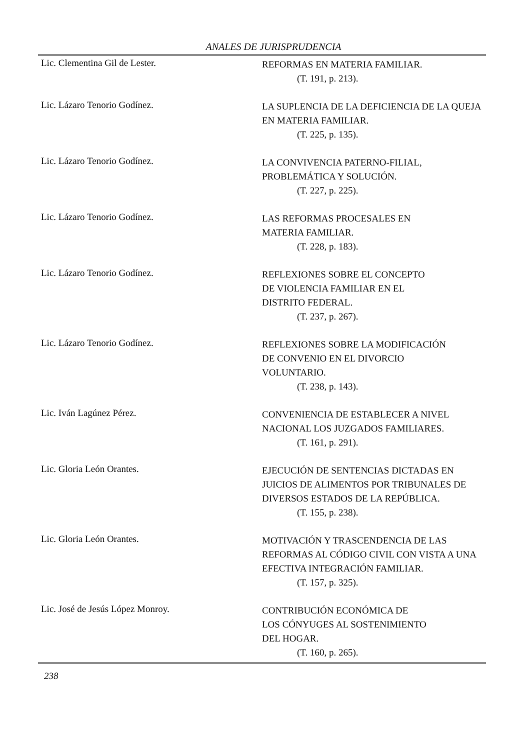ANALES DE JURISPRUDENCIA
Lic. Clementina Gil de Lester.
REFORMAS EN MATERIA FAMILIAR.
(T. 191, p. 213).
Lic. Lázaro Tenorio Godínez.
LA SUPLENCIA DE LA DEFICIENCIA DE LA QUEJA EN MATERIA FAMILIAR.
(T. 225, p. 135).
Lic. Lázaro Tenorio Godínez.
LA CONVIVENCIA PATERNO-FILIAL, PROBLEMÁTICA Y SOLUCIÓN.
(T. 227, p. 225).
Lic. Lázaro Tenorio Godínez.
LAS REFORMAS PROCESALES EN
MATERIA FAMILIAR.
(T. 228, p. 183).
Lic. Lázaro Tenorio Godínez.
REFLEXIONES SOBRE EL CONCEPTO
DE VIOLENCIA FAMILIAR EN EL
DISTRITO FEDERAL.
(T. 237, p. 267).
Lic. Lázaro Tenorio Godínez.
REFLEXIONES SOBRE LA MODIFICACIÓN
DE CONVENIO EN EL DIVORCIO
VOLUNTARIO.
(T. 238, p. 143).
Lic. Iván Lagúnez Pérez.
CONVENIENCIA DE ESTABLECER A NIVEL NACIONAL LOS JUZGADOS FAMILIARES.
(T. 161, p. 291).
Lic. Gloria León Orantes.
EJECUCIÓN DE SENTENCIAS DICTADAS EN JUICIOS DE ALIMENTOS POR TRIBUNALES DE DIVERSOS ESTADOS DE LA REPÚBLICA.
(T. 155, p. 238).
Lic. Gloria León Orantes.
MOTIVACIÓN Y TRASCENDENCIA DE LAS REFORMAS AL CÓDIGO CIVIL CON VISTA A UNA EFECTIVA INTEGRACIÓN FAMILIAR.
(T. 157, p. 325).
Lic. José de Jesús López Monroy.
CONTRIBUCIÓN ECONÓMICA DE
LOS CÓNYUGES AL SOSTENIMIENTO
DEL HOGAR.
(T. 160, p. 265).
238